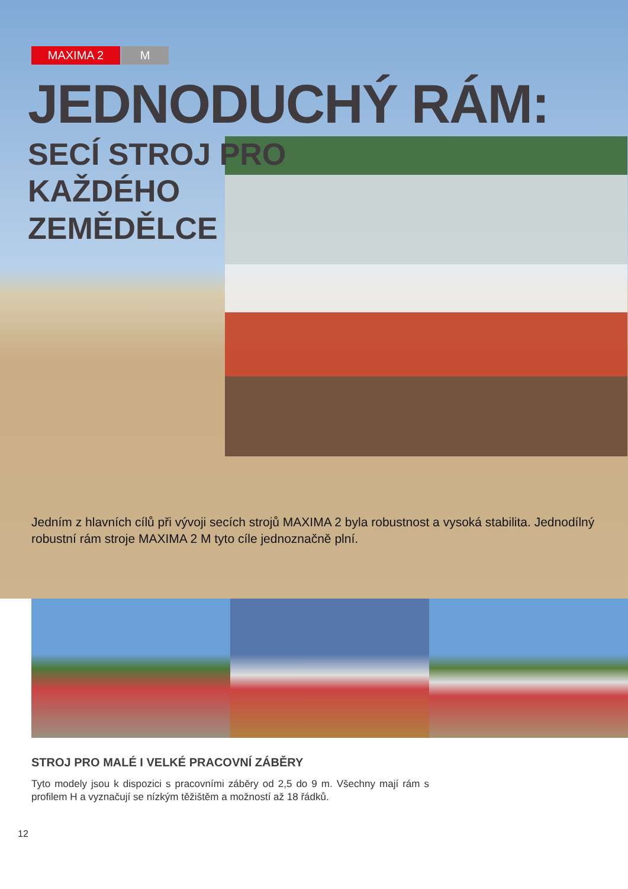MAXIMA 2 M
JEDNODUCHÝ RÁM:
SECÍ STROJ PRO
KAŽDÉHO
ZEMĚDĚLCE
Jedním z hlavních cílů při vývoji secích strojů MAXIMA 2 byla robustnost a vysoká stabilita. Jednodílný robustní rám stroje MAXIMA 2 M tyto cíle jednoznačně plní.
STROJ PRO MALÉ I VELKÉ PRACOVNÍ ZÁBĚRY
Tyto modely jsou k dispozici s pracovními záběry od 2,5 do 9 m. Všechny mají rám s profilem H a vyznačují se nízkým těžištěm a možností až 18 řádků.
12